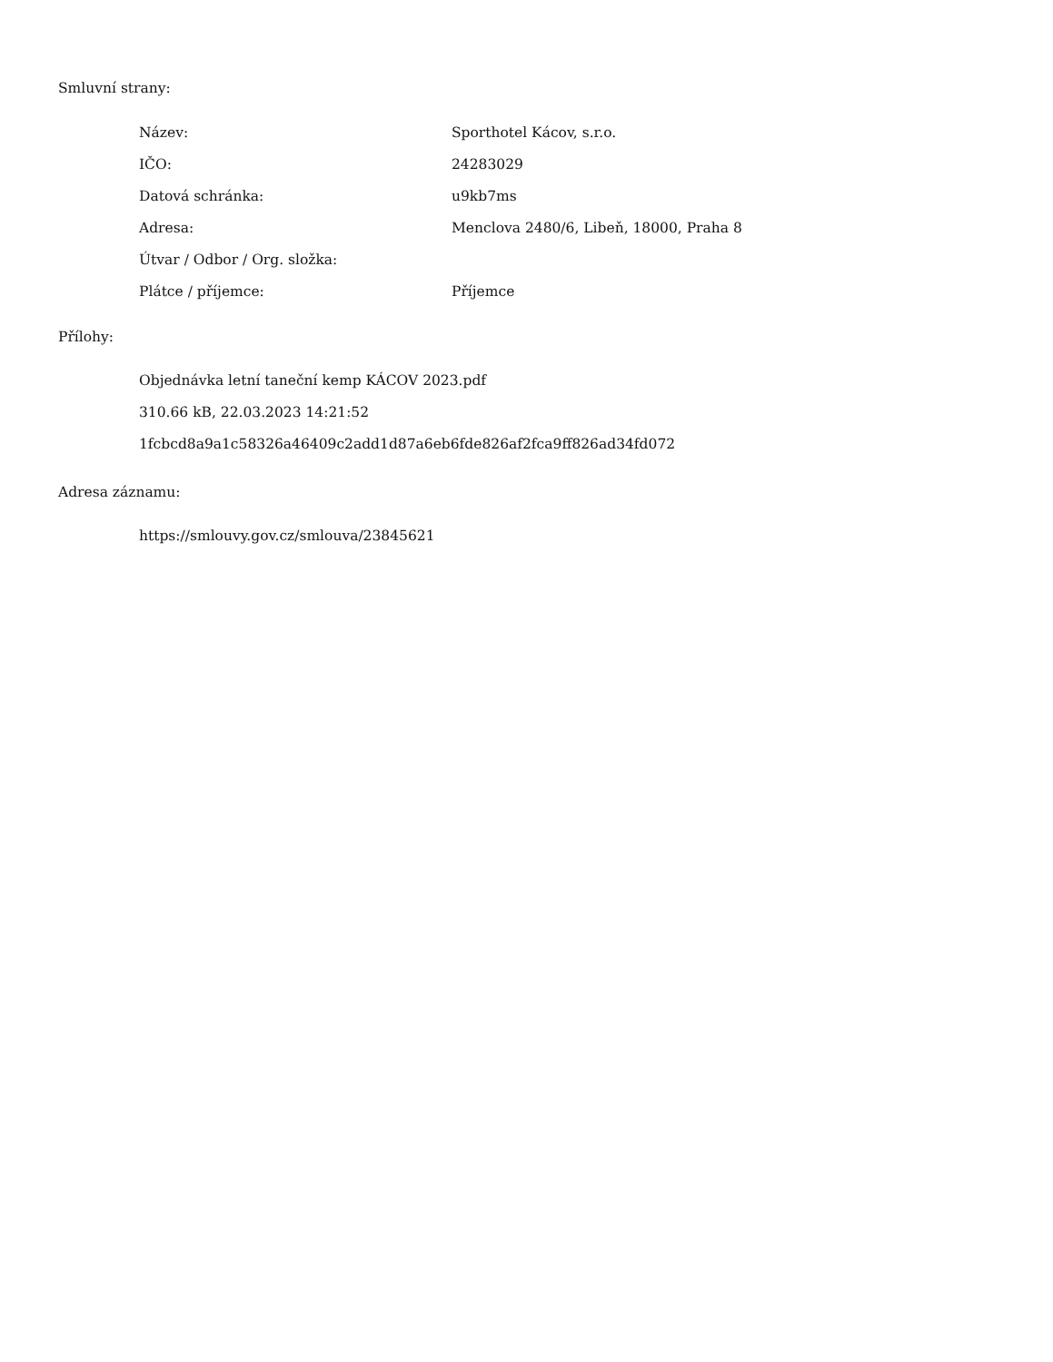Smluvní strany:
| Název: | Sporthotel Kácov, s.r.o. |
| IČO: | 24283029 |
| Datová schránka: | u9kb7ms |
| Adresa: | Menclova 2480/6, Libeň, 18000, Praha 8 |
| Útvar / Odbor / Org. složka: | |
| Plátce / příjemce: | Příjemce |
Přílohy:
Objednávka letní taneční kemp KÁCOV 2023.pdf
310.66 kB, 22.03.2023 14:21:52
1fcbcd8a9a1c58326a46409c2add1d87a6eb6fde826af2fca9ff826ad34fd072
Adresa záznamu:
https://smlouvy.gov.cz/smlouva/23845621